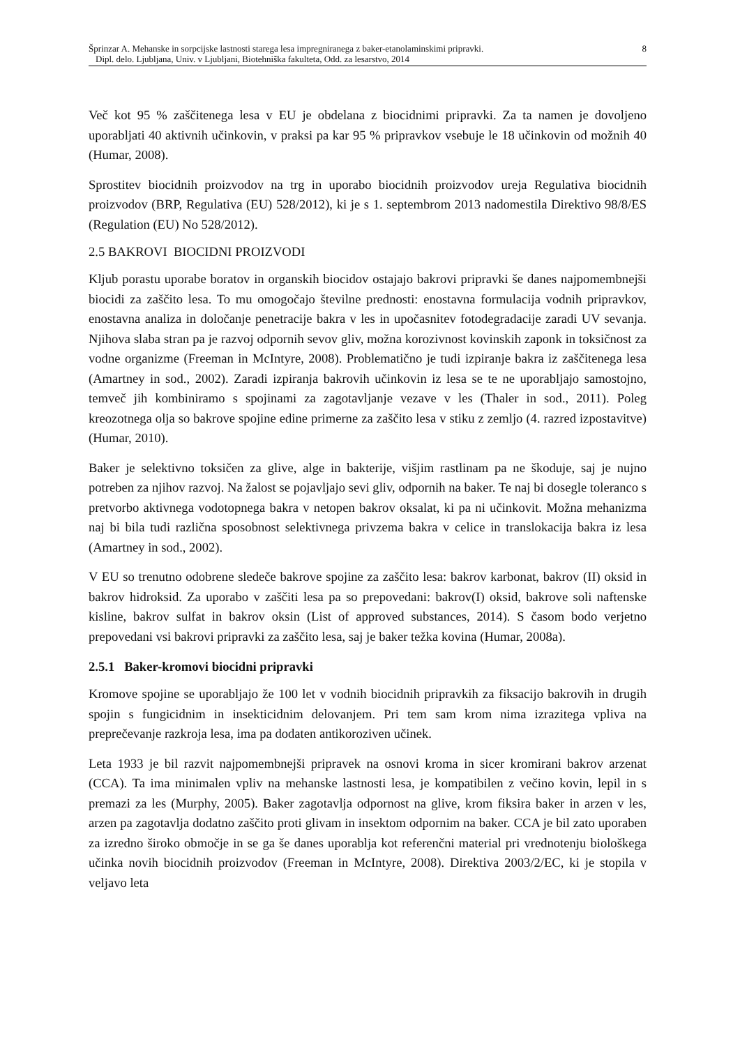Šprinzar A. Mehanske in sorpcijske lastnosti starega lesa impregniranega z baker-etanolaminskimi pripravki.
Dipl. delo. Ljubljana, Univ. v Ljubljani, Biotehniška fakulteta, Odd. za lesarstvo, 2014
8
Več kot 95 % zaščitenega lesa v EU je obdelana z biocidnimi pripravki. Za ta namen je dovoljeno uporabljati 40 aktivnih učinkovin, v praksi pa kar 95 % pripravkov vsebuje le 18 učinkovin od možnih 40 (Humar, 2008).
Sprostitev biocidnih proizvodov na trg in uporabo biocidnih proizvodov ureja Regulativa biocidnih proizvodov (BRP, Regulativa (EU) 528/2012), ki je s 1. septembrom 2013 nadomestila Direktivo 98/8/ES (Regulation (EU) No 528/2012).
2.5 BAKROVI BIOCIDNI PROIZVODI
Kljub porastu uporabe boratov in organskih biocidov ostajajo bakrovi pripravki še danes najpomembnejši biocidi za zaščito lesa. To mu omogočajo številne prednosti: enostavna formulacija vodnih pripravkov, enostavna analiza in določanje penetracije bakra v les in upočasnitev fotodegradacije zaradi UV sevanja. Njihova slaba stran pa je razvoj odpornih sevov gliv, možna korozivnost kovinskih zaponk in toksičnost za vodne organizme (Freeman in McIntyre, 2008). Problematično je tudi izpiranje bakra iz zaščitenega lesa (Amartney in sod., 2002). Zaradi izpiranja bakrovih učinkovin iz lesa se te ne uporabljajo samostojno, temveč jih kombiniramo s spojinami za zagotavljanje vezave v les (Thaler in sod., 2011). Poleg kreozotnega olja so bakrove spojine edine primerne za zaščito lesa v stiku z zemljo (4. razred izpostavitve) (Humar, 2010).
Baker je selektivno toksičen za glive, alge in bakterije, višjim rastlinam pa ne škoduje, saj je nujno potreben za njihov razvoj. Na žalost se pojavljajo sevi gliv, odpornih na baker. Te naj bi dosegle toleranco s pretvorbo aktivnega vodotopnega bakra v netopen bakrov oksalat, ki pa ni učinkovit. Možna mehanizma naj bi bila tudi različna sposobnost selektivnega privzema bakra v celice in translokacija bakra iz lesa (Amartney in sod., 2002).
V EU so trenutno odobrene sledeče bakrove spojine za zaščito lesa: bakrov karbonat, bakrov (II) oksid in bakrov hidroksid. Za uporabo v zaščiti lesa pa so prepovedani: bakrov(I) oksid, bakrove soli naftenske kisline, bakrov sulfat in bakrov oksin (List of approved substances, 2014). S časom bodo verjetno prepovedani vsi bakrovi pripravki za zaščito lesa, saj je baker težka kovina (Humar, 2008a).
2.5.1 Baker-kromovi biocidni pripravki
Kromove spojine se uporabljajo že 100 let v vodnih biocidnih pripravkih za fiksacijo bakrovih in drugih spojin s fungicidnim in insekticidnim delovanjem. Pri tem sam krom nima izrazitega vpliva na preprečevanje razkroja lesa, ima pa dodaten antikoroziven učinek.
Leta 1933 je bil razvit najpomembnejši pripravek na osnovi kroma in sicer kromirani bakrov arzenat (CCA). Ta ima minimalen vpliv na mehanske lastnosti lesa, je kompatibilen z večino kovin, lepil in s premazi za les (Murphy, 2005). Baker zagotavlja odpornost na glive, krom fiksira baker in arzen v les, arzen pa zagotavlja dodatno zaščito proti glivam in insektom odpornim na baker. CCA je bil zato uporaben za izredno široko območje in se ga še danes uporablja kot referenčni material pri vrednotenju biološkega učinka novih biocidnih proizvodov (Freeman in McIntyre, 2008). Direktiva 2003/2/EC, ki je stopila v veljavo leta